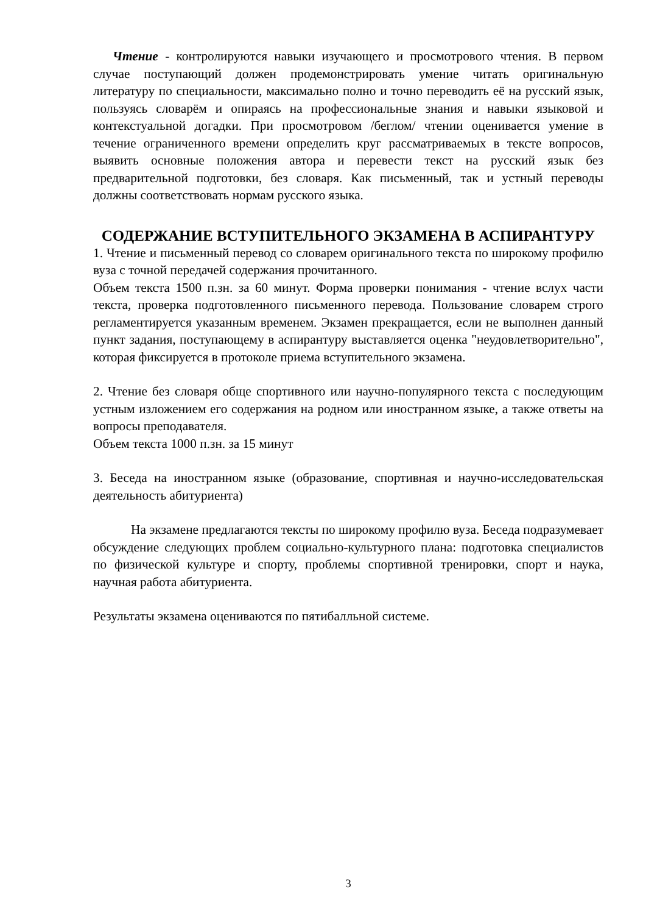Чтение - контролируются навыки изучающего и просмотрового чтения. В первом случае поступающий должен продемонстрировать умение читать оригинальную литературу по специальности, максимально полно и точно переводить её на русский язык, пользуясь словарём и опираясь на профессиональные знания и навыки языковой и контекстуальной догадки. При просмотровом /беглом/ чтении оценивается умение в течение ограниченного времени определить круг рассматриваемых в тексте вопросов, выявить основные положения автора и перевести текст на русский язык без предварительной подготовки, без словаря. Как письменный, так и устный переводы должны соответствовать нормам русского языка.
СОДЕРЖАНИЕ ВСТУПИТЕЛЬНОГО ЭКЗАМЕНА В АСПИРАНТУРУ
1. Чтение и письменный перевод со словарем оригинального текста по широкому профилю вуза с точной передачей содержания прочитанного.
Объем текста 1500 п.зн. за 60 минут. Форма проверки понимания - чтение вслух части текста, проверка подготовленного письменного перевода. Пользование словарем строго регламентируется указанным временем. Экзамен прекращается, если не выполнен данный пункт задания, поступающему в аспирантуру выставляется оценка "неудовлетворительно", которая фиксируется в протоколе приема вступительного экзамена.
2. Чтение без словаря обще спортивного или научно-популярного текста с последующим устным изложением его содержания на родном или иностранном языке, а также ответы на вопросы преподавателя.
Объем текста 1000 п.зн. за 15 минут
3. Беседа на иностранном языке (образование, спортивная и научно-исследовательская деятельность абитуриента)
На экзамене предлагаются тексты по широкому профилю вуза. Беседа подразумевает обсуждение следующих проблем социально-культурного плана: подготовка специалистов по физической культуре и спорту, проблемы спортивной тренировки, спорт и наука, научная работа абитуриента.
Результаты экзамена оцениваются по пятибалльной системе.
3